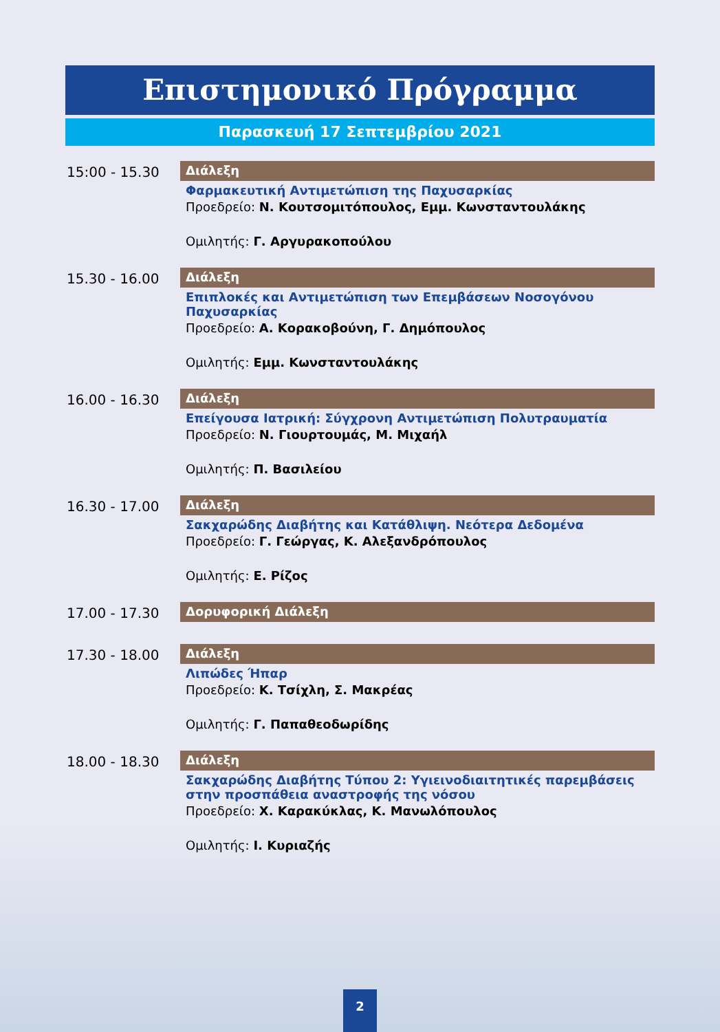Επιστημονικό Πρόγραμμα
Παρασκευή 17 Σεπτεμβρίου 2021
15:00 - 15.30
Διάλεξη
Φαρμακευτική Αντιμετώπιση της Παχυσαρκίας
Προεδρείο: Ν. Κουτσομιτόπουλος, Εμμ. Κωνσταντουλάκης
Ομιλητής: Γ. Αργυρακοπούλου
15.30 - 16.00
Διάλεξη
Επιπλοκές και Αντιμετώπιση των Επεμβάσεων Νοσογόνου Παχυσαρκίας
Προεδρείο: Α. Κορακοβούνη, Γ. Δημόπουλος
Ομιλητής: Εμμ. Κωνσταντουλάκης
16.00 - 16.30
Διάλεξη
Επείγουσα Ιατρική: Σύγχρονη Αντιμετώπιση Πολυτραυματία
Προεδρείο: Ν. Γιουρτουμάς, Μ. Μιχαήλ
Ομιλητής: Π. Βασιλείου
16.30 - 17.00
Διάλεξη
Σακχαρώδης Διαβήτης και Κατάθλιψη. Νεότερα Δεδομένα
Προεδρείο: Γ. Γεώργας, Κ. Αλεξανδρόπουλος
Ομιλητής: Ε. Ρίζος
17.00 - 17.30
Δορυφορική Διάλεξη
17.30 - 18.00
Διάλεξη
Λιπώδες Ήπαρ
Προεδρείο: Κ. Τσίχλη, Σ. Μακρέας
Ομιλητής: Γ. Παπαθεοδωρίδης
18.00 - 18.30
Διάλεξη
Σακχαρώδης Διαβήτης Τύπου 2: Υγιεινοδιαιτητικές παρεμβάσεις στην προσπάθεια αναστροφής της νόσου
Προεδρείο: Χ. Καρακύκλας, Κ. Μανωλόπουλος
Ομιλητής: Ι. Κυριαζής
2